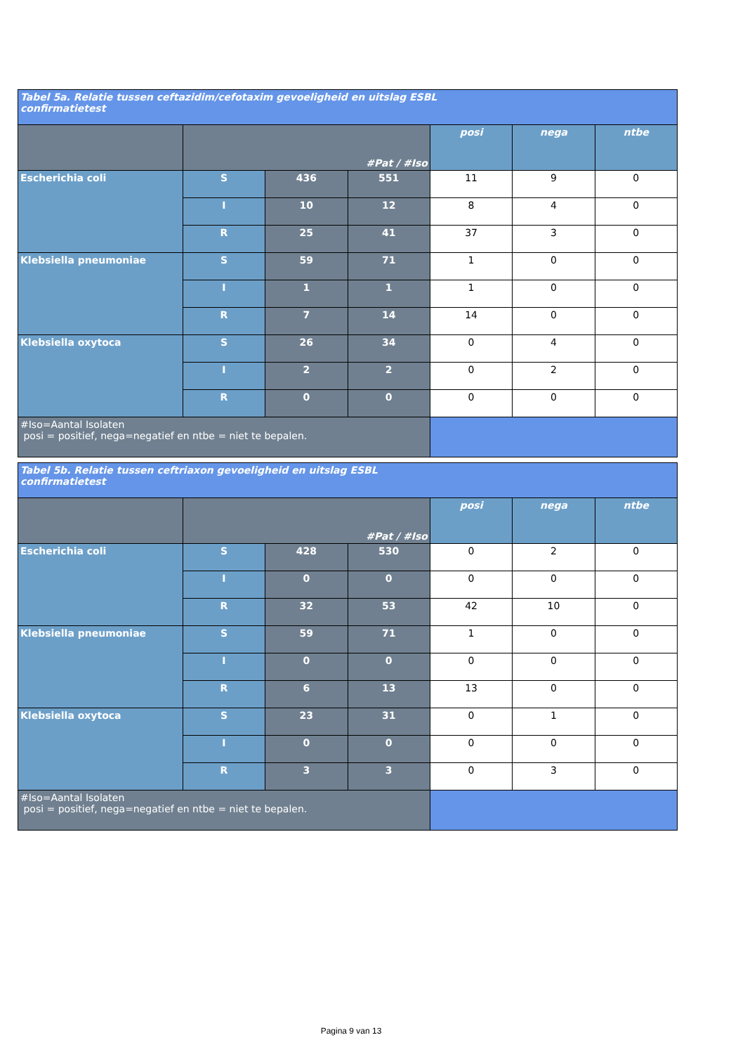| Tabel 5a. Relatie tussen ceftazidim/cefotaxim gevoeligheid en uitslag ESBL confirmatietest | | | | | | |
| --- | --- | --- | --- | --- | --- | --- |
| | #Pat / #Iso | | | posi | nega | ntbe |
| Escherichia coli | S | 436 | 551 | 11 | 9 | 0 |
| | I | 10 | 12 | 8 | 4 | 0 |
| | R | 25 | 41 | 37 | 3 | 0 |
| Klebsiella pneumoniae | S | 59 | 71 | 1 | 0 | 0 |
| | I | 1 | 1 | 1 | 0 | 0 |
| | R | 7 | 14 | 14 | 0 | 0 |
| Klebsiella oxytoca | S | 26 | 34 | 0 | 4 | 0 |
| | I | 2 | 2 | 0 | 2 | 0 |
| | R | 0 | 0 | 0 | 0 | 0 |
| #Iso=Aantal Isolaten posi = positief, nega=negatief en ntbe = niet te bepalen. | | | | | | |
| Tabel 5b. Relatie tussen ceftriaxon gevoeligheid en uitslag ESBL confirmatietest | | | | | | |
| --- | --- | --- | --- | --- | --- | --- |
| | #Pat / #Iso | | | posi | nega | ntbe |
| Escherichia coli | S | 428 | 530 | 0 | 2 | 0 |
| | I | 0 | 0 | 0 | 0 | 0 |
| | R | 32 | 53 | 42 | 10 | 0 |
| Klebsiella pneumoniae | S | 59 | 71 | 1 | 0 | 0 |
| | I | 0 | 0 | 0 | 0 | 0 |
| | R | 6 | 13 | 13 | 0 | 0 |
| Klebsiella oxytoca | S | 23 | 31 | 0 | 1 | 0 |
| | I | 0 | 0 | 0 | 0 | 0 |
| | R | 3 | 3 | 0 | 3 | 0 |
| #Iso=Aantal Isolaten posi = positief, nega=negatief en ntbe = niet te bepalen. | | | | | | |
Pagina 9 van 13